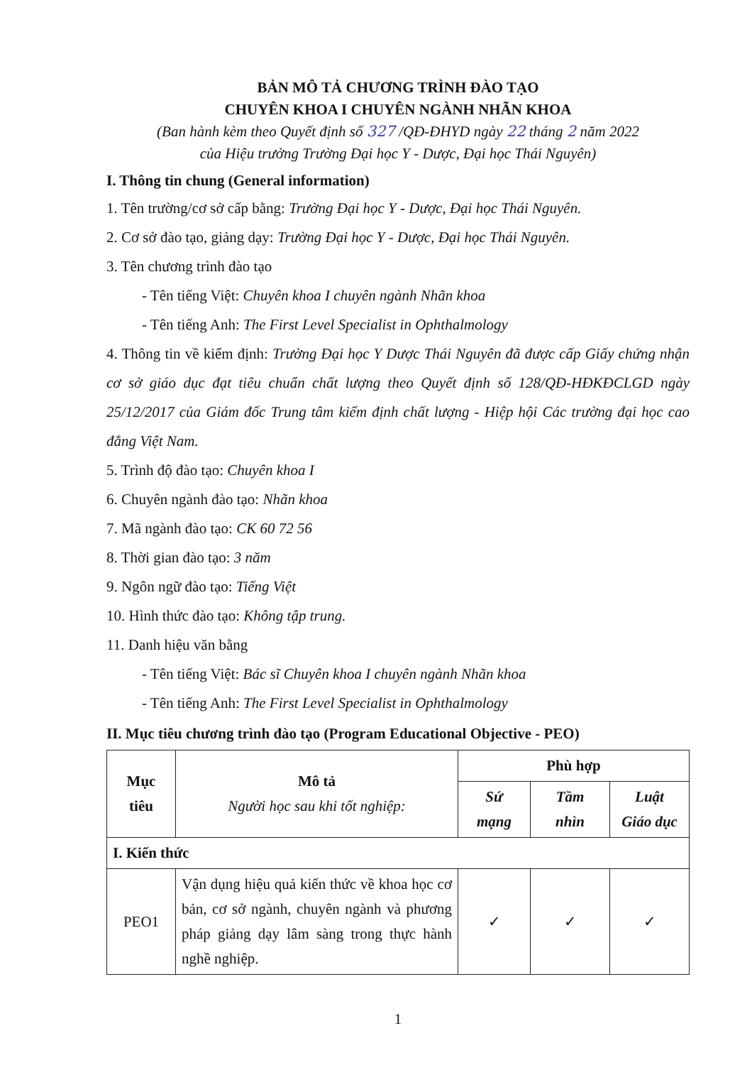BẢN MÔ TẢ CHƯƠNG TRÌNH ĐÀO TẠO
CHUYÊN KHOA I CHUYÊN NGÀNH NHÃN KHOA
(Ban hành kèm theo Quyết định số 327 /QĐ-ĐHYD ngày 22 tháng 2 năm 2022
của Hiệu trưởng Trường Đại học Y - Dược, Đại học Thái Nguyên)
I. Thông tin chung (General information)
1. Tên trường/cơ sở cấp bằng: Trường Đại học Y - Dược, Đại học Thái Nguyên.
2. Cơ sở đào tạo, giảng dạy: Trường Đại học Y - Dược, Đại học Thái Nguyên.
3. Tên chương trình đào tạo
- Tên tiếng Việt: Chuyên khoa I chuyên ngành Nhãn khoa
- Tên tiếng Anh: The First Level Specialist in Ophthalmology
4. Thông tin về kiểm định: Trường Đại học Y Dược Thái Nguyên đã được cấp Giấy chứng nhận cơ sở giáo dục đạt tiêu chuẩn chất lượng theo Quyết định số 128/QĐ-HĐKĐCLGD ngày 25/12/2017 của Giám đốc Trung tâm kiểm định chất lượng - Hiệp hội Các trường đại học cao đẳng Việt Nam.
5. Trình độ đào tạo: Chuyên khoa I
6. Chuyên ngành đào tạo: Nhãn khoa
7. Mã ngành đào tạo: CK 60 72 56
8. Thời gian đào tạo: 3 năm
9. Ngôn ngữ đào tạo: Tiếng Việt
10. Hình thức đào tạo: Không tập trung.
11. Danh hiệu văn bằng
- Tên tiếng Việt: Bác sĩ Chuyên khoa I chuyên ngành Nhãn khoa
- Tên tiếng Anh: The First Level Specialist in Ophthalmology
II. Mục tiêu chương trình đào tạo (Program Educational Objective - PEO)
| Mục tiêu | Mô tả Người học sau khi tốt nghiệp: | Phù hợp | | |
| --- | --- | --- | --- | --- |
| | | Sứ mạng | Tầm nhìn | Luật Giáo dục |
| I. Kiến thức | | | | |
| PEO1 | Vận dụng hiệu quả kiến thức về khoa học cơ bản, cơ sở ngành, chuyên ngành và phương pháp giảng dạy lâm sàng trong thực hành nghề nghiệp. | ✓ | ✓ | ✓ |
1